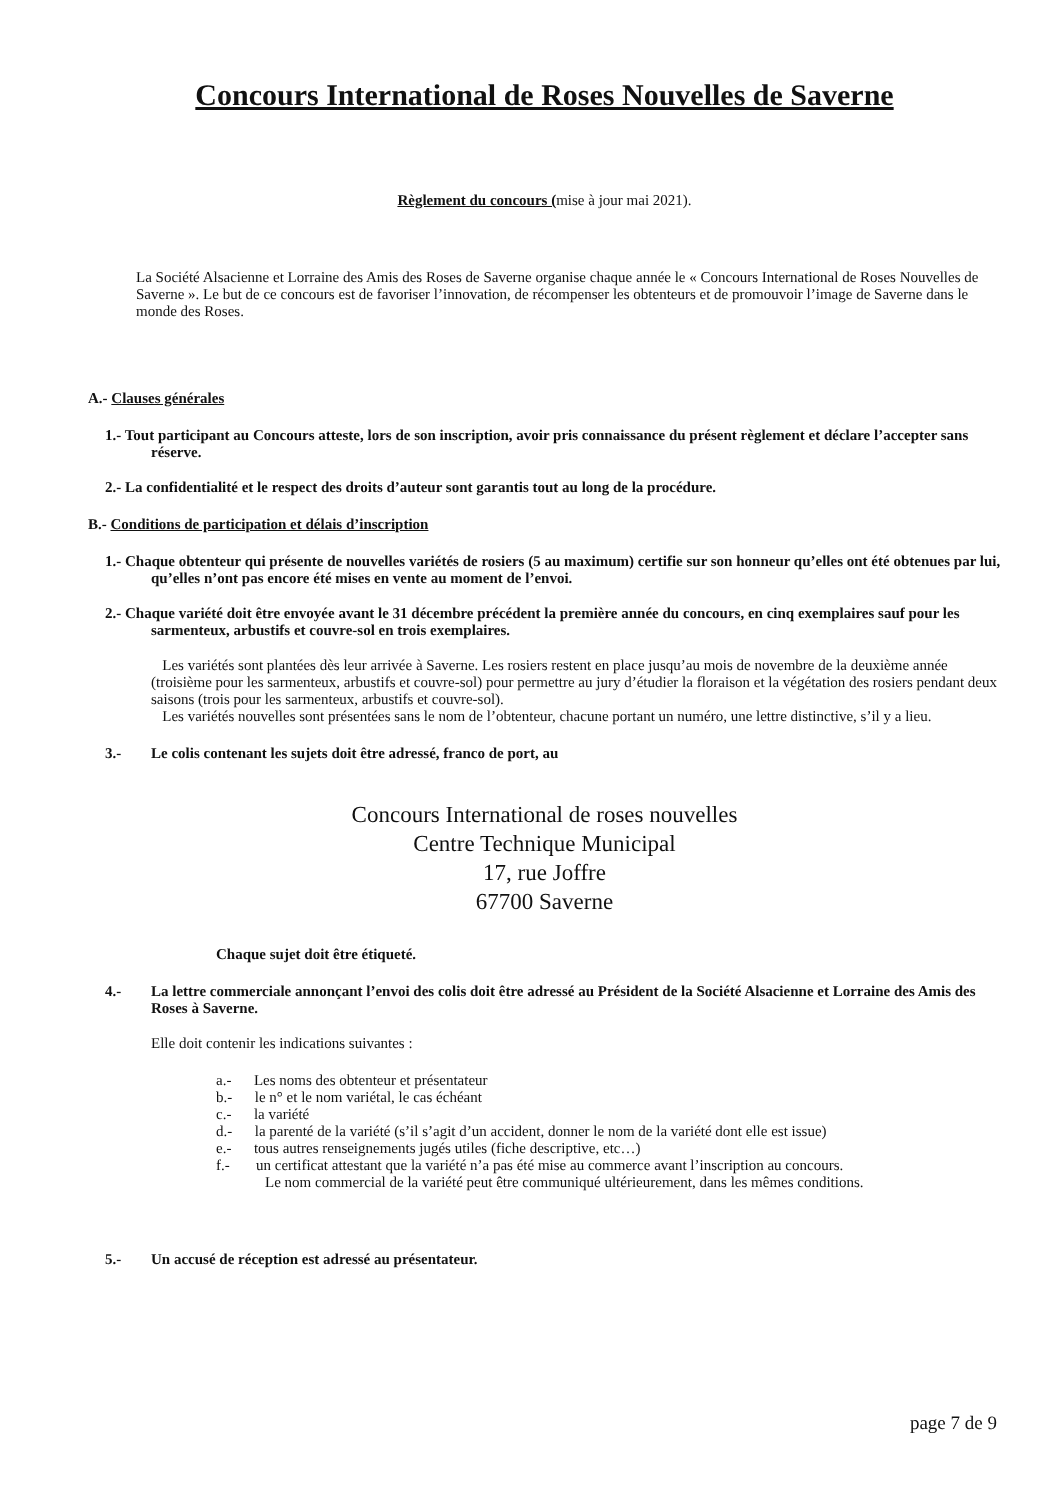Concours International de Roses Nouvelles de Saverne
Règlement du concours (mise à jour mai 2021).
La Société Alsacienne et Lorraine des Amis des Roses de Saverne organise chaque année le « Concours International de Roses Nouvelles de Saverne ». Le but de ce concours est de favoriser l’innovation, de récompenser les obtenteurs et de promouvoir l’image de Saverne dans le monde des Roses.
A.- Clauses générales
1.- Tout participant au Concours atteste, lors de son inscription, avoir pris connaissance du présent règlement et déclare l’accepter sans réserve.
2.- La confidentialité et le respect des droits d’auteur sont garantis tout au long de la procédure.
B.- Conditions de participation et délais d’inscription
1.- Chaque obtenteur qui présente de nouvelles variétés de rosiers (5 au maximum) certifie sur son honneur qu’elles ont été obtenues par lui, qu’elles n’ont pas encore été mises en vente au moment de l’envoi.
2.- Chaque variété doit être envoyée avant le 31 décembre précédent la première année du concours, en cinq exemplaires sauf pour les sarmenteux, arbustifs et couvre-sol en trois exemplaires.
Les variétés sont plantées dès leur arrivée à Saverne. Les rosiers restent en place jusqu’au mois de novembre de la deuxième année (troisième pour les sarmenteux, arbustifs et couvre-sol) pour permettre au jury d’étudier la floraison et la végétation des rosiers pendant deux saisons (trois pour les sarmenteux, arbustifs et couvre-sol).
Les variétés nouvelles sont présentées sans le nom de l’obtenteur, chacune portant un numéro, une lettre distinctive, s’il y a lieu.
3.- Le colis contenant les sujets doit être adressé, franco de port, au
Concours International de roses nouvelles
Centre Technique Municipal
17, rue Joffre
67700 Saverne
Chaque sujet doit être étiqueté.
4.- La lettre commerciale annonçant l’envoi des colis doit être adressé au Président de la Société Alsacienne et Lorraine des Amis des Roses à Saverne.
Elle doit contenir les indications suivantes :
a.- Les noms des obtenteur et présentateur
b.- le n° et le nom variétal, le cas échéant
c.- la variété
d.- la parenté de la variété (s’il s’agit d’un accident, donner le nom de la variété dont elle est issue)
e.- tous autres renseignements jugés utiles (fiche descriptive, etc…)
f.- un certificat attestant que la variété n’a pas été mise au commerce avant l’inscription au concours.
Le nom commercial de la variété peut être communiqué ultérieurement, dans les mêmes conditions.
5.- Un accusé de réception est adressé au présentateur.
page 7 de 9